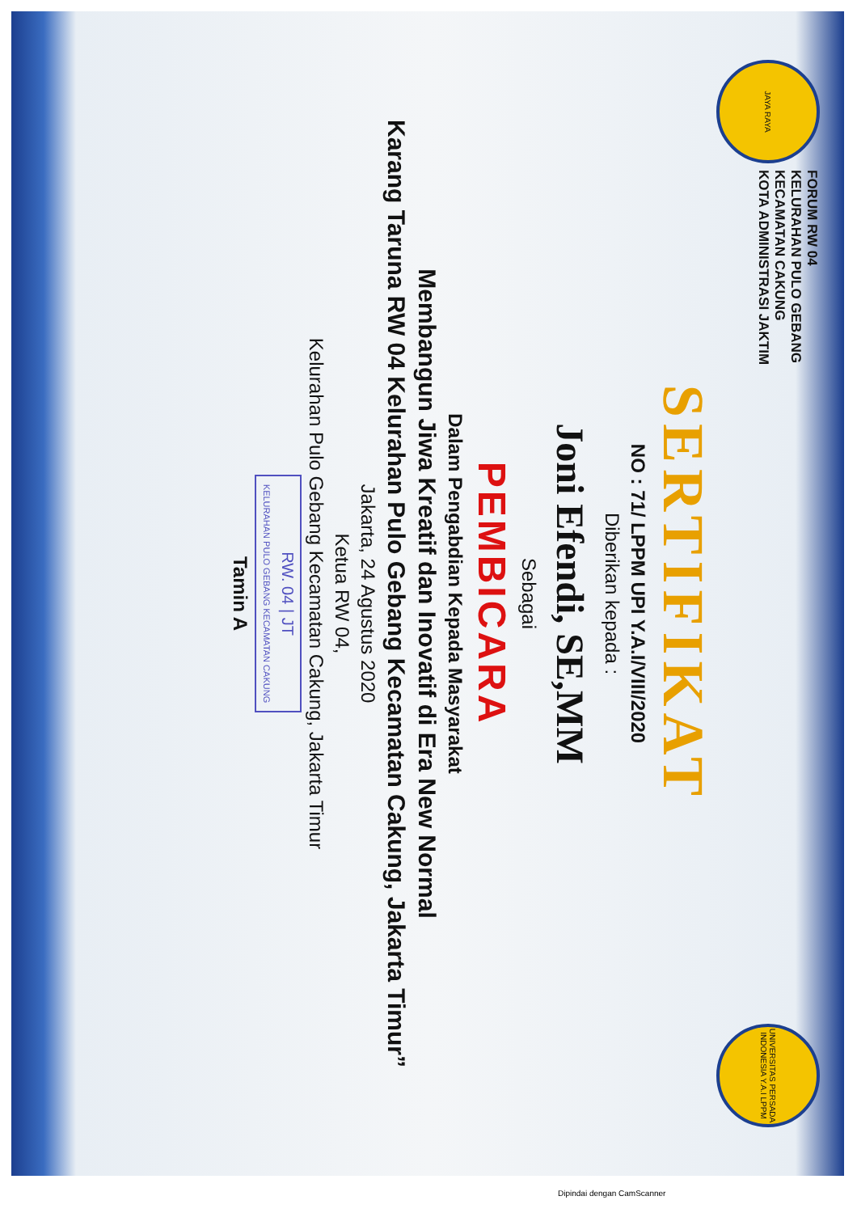JAYA RAYA
FORUM RW 04
KELURAHAN PULO GEBANG
KECAMATAN CAKUNG
KOTA ADMINISTRASI JAKTIM
UNIVERSITAS PERSADA INDONESIA Y.A.I LPPM
SERTIFIKAT
NO : 71/ LPPM UPI Y.A.I/VIII/2020
Diberikan kepada :
Joni Efendi, SE,MM
Sebagai
PEMBICARA
Dalam Pengabdian Kepada Masyarakat
Membangun Jiwa Kreatif dan Inovatif di Era New Normal
Karang Taruna RW 04 Kelurahan Pulo Gebang Kecamatan Cakung, Jakarta Timur”
Jakarta, 24 Agustus 2020
Ketua RW 04,
Kelurahan Pulo Gebang Kecamatan Cakung, Jakarta Timur
RW. 04 | JT
KELURAHAN PULO GEBANG KECAMATAN CAKUNG
Tamin A
Dipindai dengan CamScanner